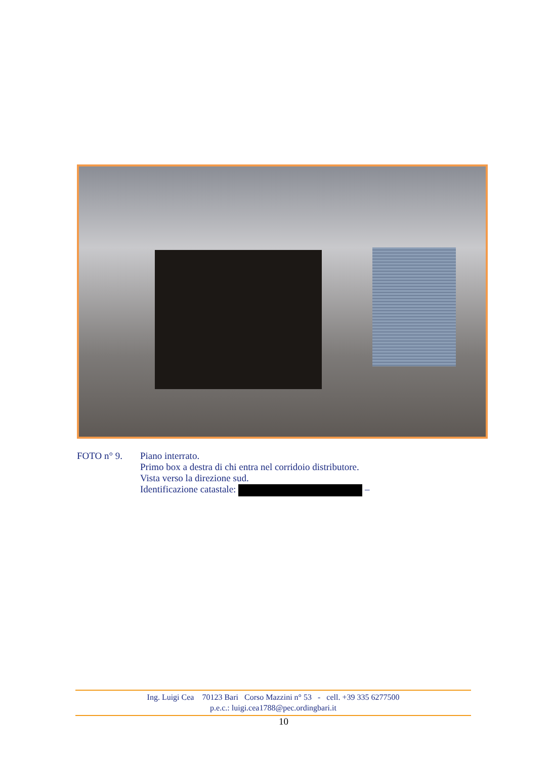FOTO n° 9. Piano interrato.
Primo box a destra di chi entra nel corridoio distributore.
Vista verso la direzione sud.
Identificazione catastale: –
Ing. Luigi Cea 70123 Bari Corso Mazzini n° 53 - cell. +39 335 6277500
p.e.c.: luigi.cea1788@pec.ordingbari.it
10